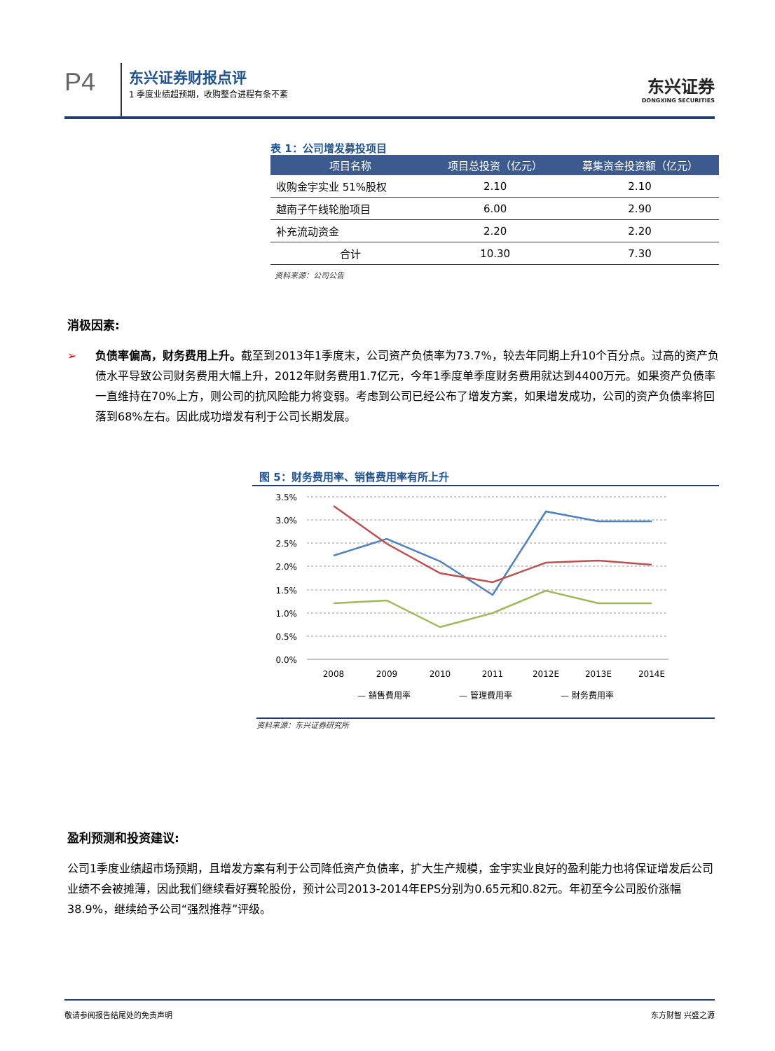P4
东兴证券财报点评
1 季度业绩超预期，收购整合进程有条不紊
东兴证券
DONGXING SECURITIES
表 1：公司增发募投项目
| 项目名称 | 项目总投资（亿元） | 募集资金投资额（亿元） |
| --- | --- | --- |
| 收购金宇实业 51%股权 | 2.10 | 2.10 |
| 越南子午线轮胎项目 | 6.00 | 2.90 |
| 补充流动资金 | 2.20 | 2.20 |
| 合计 | 10.30 | 7.30 |
资料来源：公司公告
消极因素:
➢ 负债率偏高，财务费用上升。截至到2013年1季度末，公司资产负债率为73.7%，较去年同期上升10个百分点。过高的资产负债水平导致公司财务费用大幅上升，2012年财务费用1.7亿元，今年1季度单季度财务费用就达到4400万元。如果资产负债率一直维持在70%上方，则公司的抗风险能力将变弱。考虑到公司已经公布了增发方案，如果增发成功，公司的资产负债率将回落到68%左右。因此成功增发有利于公司长期发展。
图 5：财务费用率、销售费用率有所上升
3.5%
3.0%
2.5%
2.0%
1.5%
1.0%
0.5%
0.0%
2008
2009
2010
2011
2012E
2013E
2014E
— 銷售費用率
— 管理費用率
— 財务费用率
资料来源：东兴证券研究所
盈利预测和投资建议:
公司1季度业绩超市场预期，且增发方案有利于公司降低资产负债率，扩大生产规模，金宇实业良好的盈利能力也将保证增发后公司业绩不会被摊薄，因此我们继续看好赛轮股份，预计公司2013-2014年EPS分别为0.65元和0.82元。年初至今公司股价涨幅38.9%，继续给予公司“强烈推荐”评级。
敬请参阅报告结尾处的免责声明 东方财智 兴盛之源